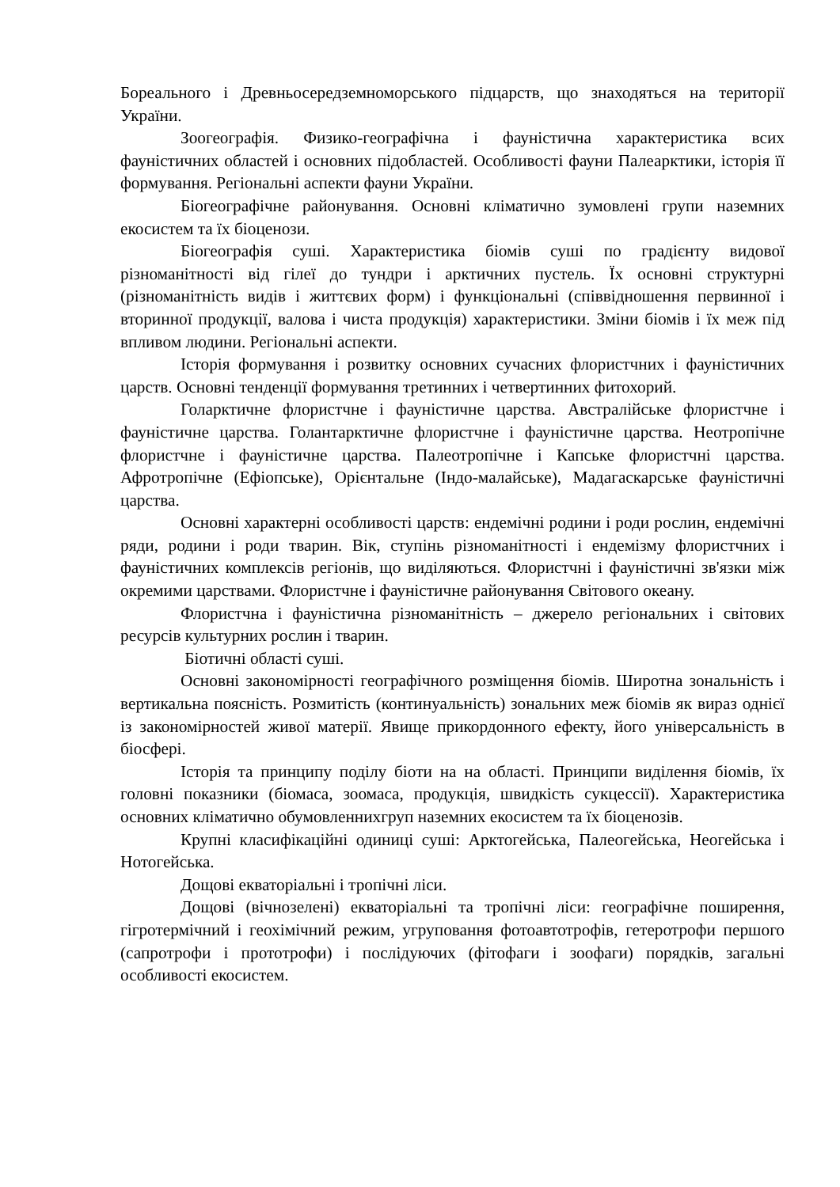Бореального і Древньосередземноморського підцарств, що знаходяться на території України.
Зоогеографія. Физико-географічна і фауністична характеристика всих фауністичних областей і основних підобластей. Особливості фауни Палеарктики, історія її формування. Регіональні аспекти фауни України.
Біогеографічне районування. Основні кліматично зумовлені групи наземних екосистем та їх біоценози.
Біогеографія суші. Характеристика біомів суші по градієнту видової різноманітності від гілеї до тундри і арктичних пустель. Їх основні структурні (різноманітність видів і життєвих форм) і функціональні (співвідношення первинної і вторинної продукції, валова і чиста продукція) характеристики. Зміни біомів і їх меж під впливом людини. Регіональні аспекти.
Історія формування і розвитку основних сучасних флористчних і фауністичних царств. Основні тенденції формування третинних і четвертинних фитохорий.
Голарктичне флористчне і фауністичне царства. Австралійське флористчне і фауністичне царства. Голантарктичне флористчне і фауністичне царства. Неотропічне флористчне і фауністичне царства. Палеотропічне і Капське флористчні царства. Афротропічне (Ефіопське), Орієнтальне (Індо-малайське), Мадагаскарське фауністичні царства.
Основні характерні особливості царств: ендемічні родини і роди рослин, ендемічні ряди, родини і роди тварин. Вік, ступінь різноманітності і ендемізму флористчних і фауністичних комплексів регіонів, що виділяються. Флористчні і фауністичні зв'язки між окремими царствами. Флористчне і фауністичне районування Світового океану.
Флористчна і фауністична різноманітність – джерело регіональних і світових ресурсів культурних рослин і тварин.
Біотичні області суші.
Основні закономірності географічного розміщення біомів. Широтна зональність і вертикальна поясність. Розмитість (континуальність) зональних меж біомів як вираз однієї із закономірностей живої матерії. Явище прикордонного ефекту, його універсальність в біосфері.
Історія та принципу поділу біоти на на області. Принципи виділення біомів, їх головні показники (біомаса, зоомаса, продукція, швидкість сукцессії). Характеристика основних кліматично обумовленнихгруп наземних екосистем та їх біоценозів.
Крупні класифікаційні одиниці суші: Арктогейська, Палеогейська, Неогейська і Нотогейська.
Дощові екваторіальні і тропічні ліси.
Дощові (вічнозелені) екваторіальні та тропічні ліси: географічне поширення, гігротермічний і геохімічний режим, угруповання фотоавтотрофів, гетеротрофи першого (сапротрофи і прототрофи) і послідуючих (фітофаги і зоофаги) порядків, загальні особливості екосистем.